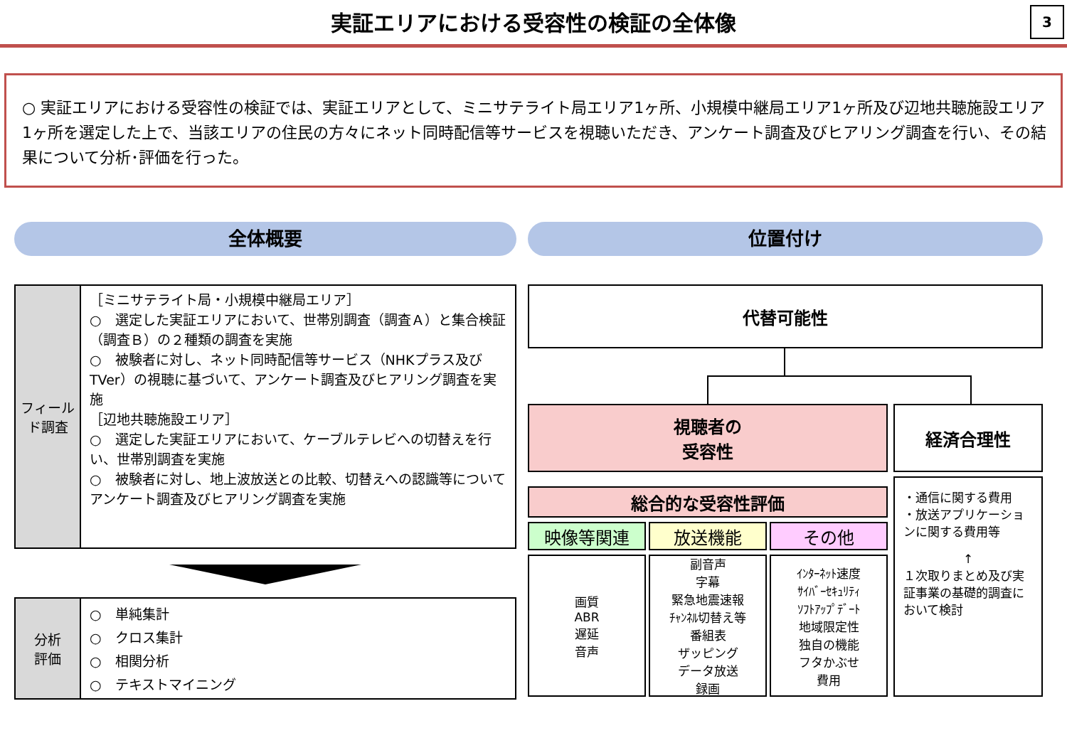実証エリアにおける受容性の検証の全体像
3
○ 実証エリアにおける受容性の検証では、実証エリアとして、ミニサテライト局エリア1ヶ所、小規模中継局エリア1ヶ所及び辺地共聴施設エリア1ヶ所を選定した上で、当該エリアの住民の方々にネット同時配信等サービスを視聴いただき、アンケート調査及びヒアリング調査を行い、その結果について分析･評価を行った。
全体概要
フィールド調査
［ミニサテライト局・小規模中継局エリア］
○　選定した実証エリアにおいて、世帯別調査（調査Ａ）と集合検証（調査Ｂ）の２種類の調査を実施
○　被験者に対し、ネット同時配信等サービス（NHKプラス及びTVer）の視聴に基づいて、アンケート調査及びヒアリング調査を実施
［辺地共聴施設エリア］
○　選定した実証エリアにおいて、ケーブルテレビへの切替えを行い、世帯別調査を実施
○　被験者に対し、地上波放送との比較、切替えへの認識等についてアンケート調査及びヒアリング調査を実施
分析
評価
○　単純集計
○　クロス集計
○　相関分析
○　テキストマイニング
位置付け
代替可能性
視聴者の
受容性
経済合理性
総合的な受容性評価
映像等関連 放送機能 その他
画質
ABR
遅延
音声
副音声
字幕
緊急地震速報
ﾁｬﾝﾈﾙ切替え等
番組表
ザッピング
データ放送
録画
ｲﾝﾀｰﾈｯﾄ速度
ｻｲﾊﾞｰｾｷｭﾘﾃｨ
ｿﾌﾄｱｯﾌﾟﾃﾞｰﾄ
地域限定性
独自の機能
フタかぶせ
費用
・通信に関する費用
・放送アプリケーションに関する費用等
↑
１次取りまとめ及び実証事業の基礎的調査において検討